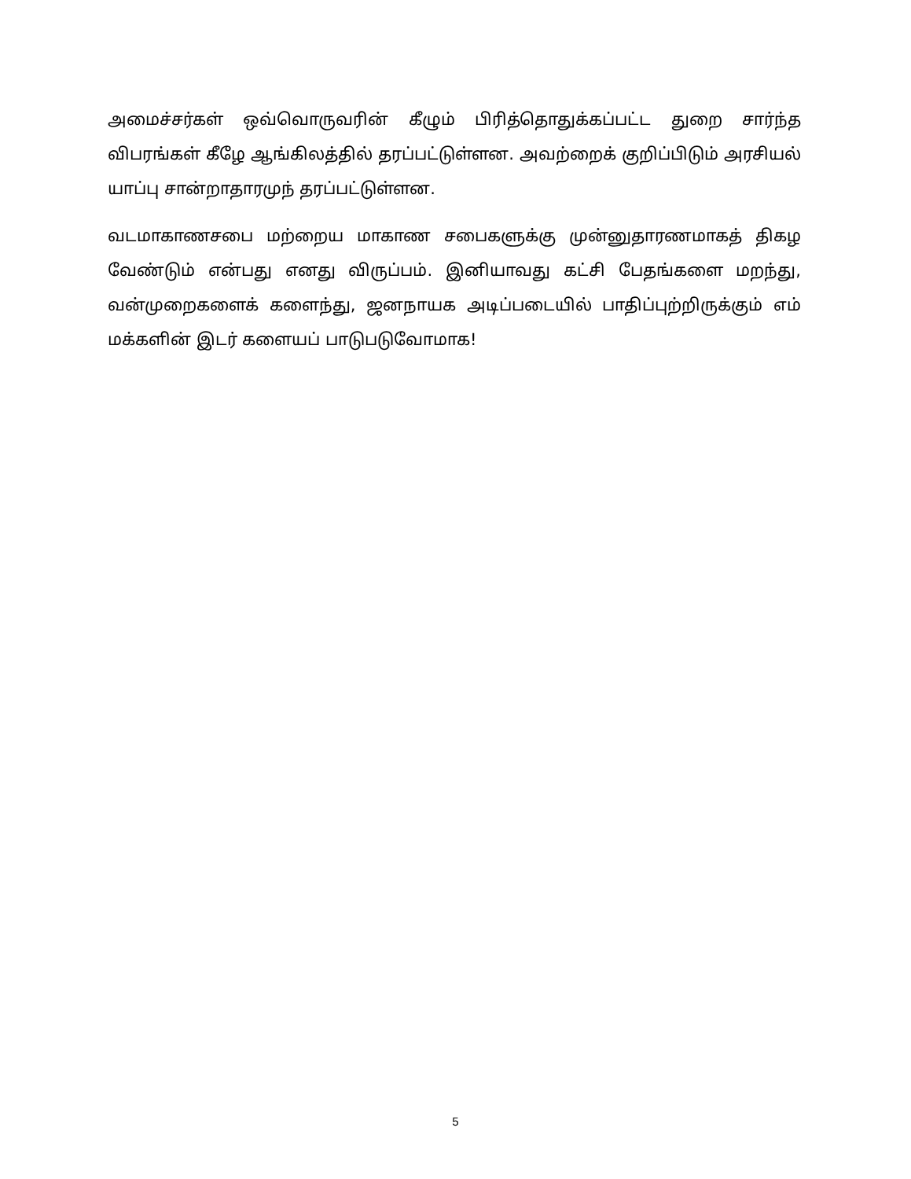அமைச்சர்கள் ஒவ்வொருவரின் கீழும் பிரித்தொதுக்கப்பட்ட துறை சார்ந்த விபரங்கள் கீழே ஆங்கிலத்தில் தரப்பட்டுள்ளன. அவற்றைக் குறிப்பிடும் அரசியல் யாப்பு சான்றாதாரமுந் தரப்பட்டுள்ளன.
வடமாகாணசபை மற்றைய மாகாண சபைகளுக்கு முன்னுதாரணமாகத் திகழ வேண்டும் என்பது எனது விருப்பம். இனியாவது கட்சி பேதங்களை மறந்து, வன்முறைகளைக் களைந்து, ஜனநாயக அடிப்படையில் பாதிப்புற்றிருக்கும் எம் மக்களின் இடர் களையப் பாடுபடுவோமாக!
5